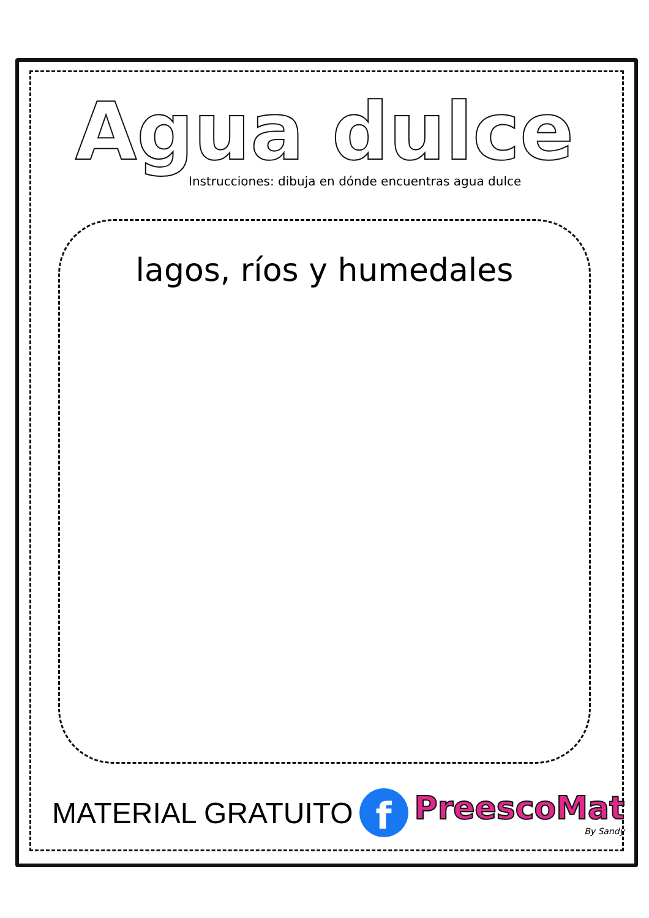Agua dulce
Instrucciones: dibuja en dónde encuentras agua dulce
lagos, ríos y humedales
MATERIAL GRATUITO
f
PreescoMat
By Sandy